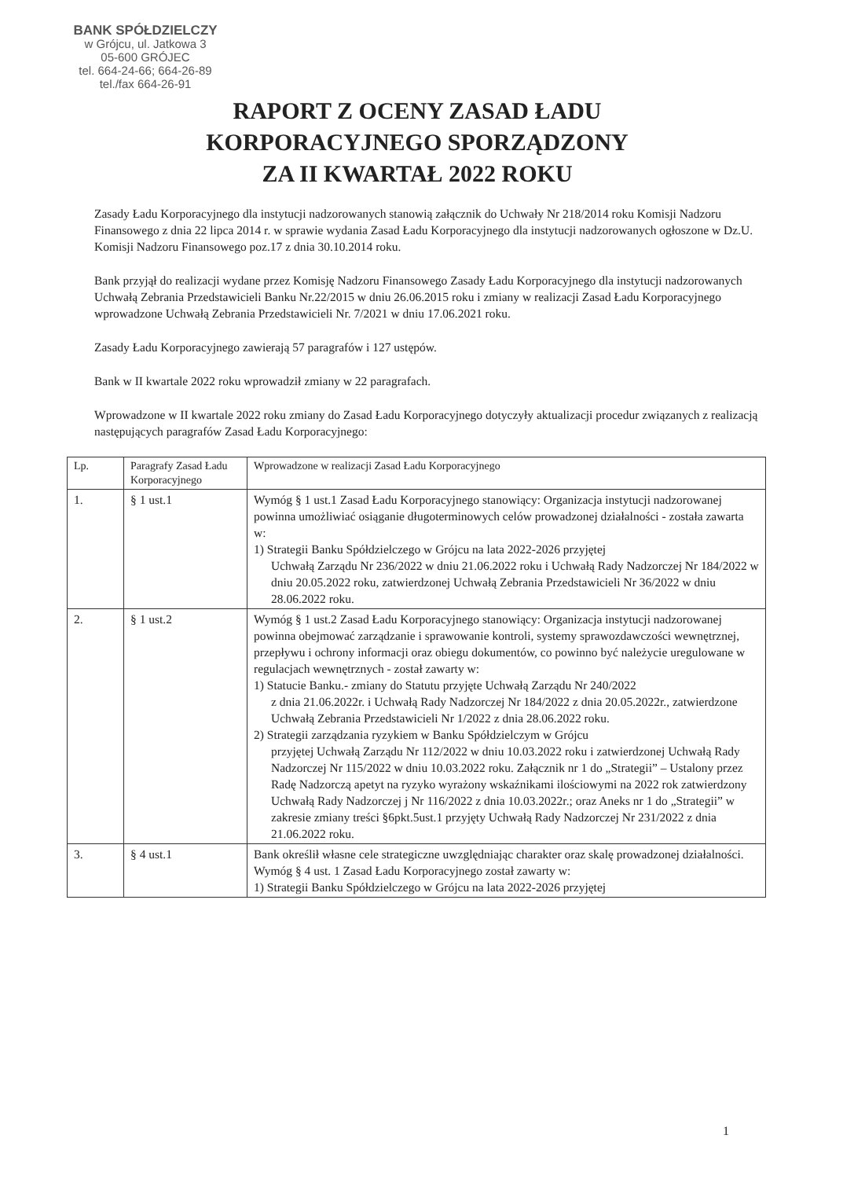BANK SPÓŁDZIELCZY
w Grójcu, ul. Jatkowa 3
05-600 GRÓJEC
tel. 664-24-66; 664-26-89
tel./fax 664-26-91
RAPORT Z OCENY ZASAD ŁADU
KORPORACYJNEGO SPORZĄDZONY
ZA II KWARTAŁ 2022 ROKU
Zasady Ładu Korporacyjnego dla instytucji nadzorowanych stanowią załącznik do Uchwały Nr 218/2014 roku Komisji Nadzoru Finansowego z dnia 22 lipca 2014 r. w sprawie wydania Zasad Ładu Korporacyjnego dla instytucji nadzorowanych ogłoszone w Dz.U. Komisji Nadzoru Finansowego poz.17 z dnia 30.10.2014 roku.
Bank przyjął do realizacji wydane przez Komisję Nadzoru Finansowego Zasady Ładu Korporacyjnego dla instytucji nadzorowanych Uchwałą Zebrania Przedstawicieli Banku Nr.22/2015 w dniu 26.06.2015 roku i zmiany w realizacji Zasad Ładu Korporacyjnego wprowadzone Uchwałą Zebrania Przedstawicieli Nr. 7/2021 w dniu 17.06.2021 roku.
Zasady Ładu Korporacyjnego zawierają 57 paragrafów i 127 ustępów.
Bank w II kwartale 2022 roku wprowadził zmiany w 22 paragrafach.
Wprowadzone w II kwartale 2022 roku zmiany do Zasad Ładu Korporacyjnego dotyczyły aktualizacji procedur związanych z realizacją następujących paragrafów Zasad Ładu Korporacyjnego:
| Lp. | Paragrafy Zasad Ładu Korporacyjnego | Wprowadzone w realizacji Zasad Ładu Korporacyjnego |
| --- | --- | --- |
| 1. | § 1 ust.1 | Wymóg § 1 ust.1 Zasad Ładu Korporacyjnego stanowiący: Organizacja instytucji nadzorowanej powinna umożliwiać osiąganie długoterminowych celów prowadzonej działalności - została zawarta w: 1) Strategii Banku Spółdzielczego w Grójcu na lata 2022-2026 przyjętej Uchwałą Zarządu Nr 236/2022 w dniu 21.06.2022 roku i Uchwałą Rady Nadzorczej Nr 184/2022 w dniu 20.05.2022 roku, zatwierdzonej Uchwałą Zebrania Przedstawicieli Nr 36/2022 w dniu 28.06.2022 roku. |
| 2. | § 1 ust.2 | Wymóg § 1 ust.2 Zasad Ładu Korporacyjnego stanowiący: Organizacja instytucji nadzorowanej powinna obejmować zarządzanie i sprawowanie kontroli, systemy sprawozdawczości wewnętrznej, przepływu i ochrony informacji oraz obiegu dokumentów, co powinno być należycie uregulowane w regulacjach wewnętrznych - został zawarty w: 1) Statucie Banku.- zmiany do Statutu przyjęte Uchwałą Zarządu Nr 240/2022 z dnia 21.06.2022r. i Uchwałą Rady Nadzorczej Nr 184/2022 z dnia 20.05.2022r., zatwierdzone Uchwałą Zebrania Przedstawicieli Nr 1/2022 z dnia 28.06.2022 roku. 2) Strategii zarządzania ryzykiem w Banku Spółdzielczym w Grójcu przyjętej Uchwałą Zarządu Nr 112/2022 w dniu 10.03.2022 roku i zatwierdzonej Uchwałą Rady Nadzorczej Nr 115/2022 w dniu 10.03.2022 roku. Załącznik nr 1 do „Strategii” – Ustalony przez Radę Nadzorczą apetyt na ryzyko wyrażony wskaźnikami ilościowymi na 2022 rok zatwierdzony Uchwałą Rady Nadzorczej j Nr 116/2022 z dnia 10.03.2022r.; oraz Aneks nr 1 do „Strategii” w zakresie zmiany treści §6pkt.5ust.1 przyjęty Uchwałą Rady Nadzorczej Nr 231/2022 z dnia 21.06.2022 roku. |
| 3. | § 4 ust.1 | Bank określił własne cele strategiczne uwzględniając charakter oraz skalę prowadzonej działalności. Wymóg § 4 ust. 1 Zasad Ładu Korporacyjnego został zawarty w: 1) Strategii Banku Spółdzielczego w Grójcu na lata 2022-2026 przyjętej |
1